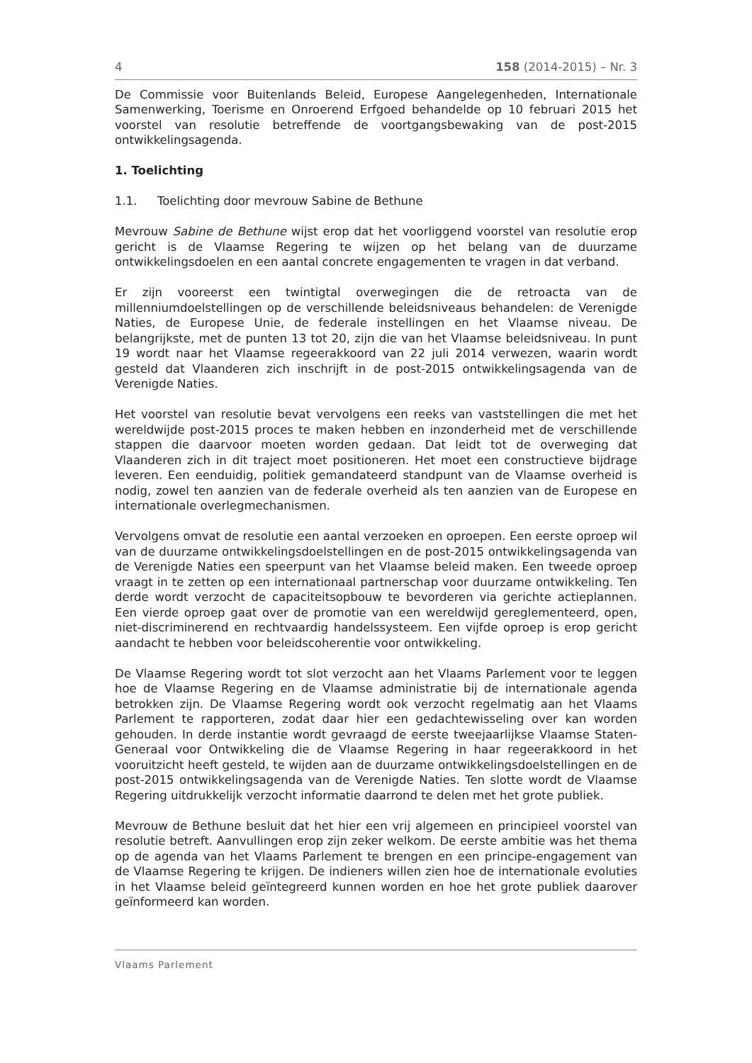4 158 (2014-2015) – Nr. 3
De Commissie voor Buitenlands Beleid, Europese Aangelegenheden, Internationale Samenwerking, Toerisme en Onroerend Erfgoed behandelde op 10 februari 2015 het voorstel van resolutie betreffende de voortgangsbewaking van de post-2015 ontwikkelingsagenda.
1. Toelichting
1.1. Toelichting door mevrouw Sabine de Bethune
Mevrouw Sabine de Bethune wijst erop dat het voorliggend voorstel van resolutie erop gericht is de Vlaamse Regering te wijzen op het belang van de duurzame ontwikkelingsdoelen en een aantal concrete engagementen te vragen in dat verband.
Er zijn vooreerst een twintigtal overwegingen die de retroacta van de millenniumdoelstellingen op de verschillende beleidsniveaus behandelen: de Verenigde Naties, de Europese Unie, de federale instellingen en het Vlaamse niveau. De belangrijkste, met de punten 13 tot 20, zijn die van het Vlaamse beleidsniveau. In punt 19 wordt naar het Vlaamse regeerakkoord van 22 juli 2014 verwezen, waarin wordt gesteld dat Vlaanderen zich inschrijft in de post-2015 ontwikkelingsagenda van de Verenigde Naties.
Het voorstel van resolutie bevat vervolgens een reeks van vaststellingen die met het wereldwijde post-2015 proces te maken hebben en inzonderheid met de verschillende stappen die daarvoor moeten worden gedaan. Dat leidt tot de overweging dat Vlaanderen zich in dit traject moet positioneren. Het moet een constructieve bijdrage leveren. Een eenduidig, politiek gemandateerd standpunt van de Vlaamse overheid is nodig, zowel ten aanzien van de federale overheid als ten aanzien van de Europese en internationale overlegmechanismen.
Vervolgens omvat de resolutie een aantal verzoeken en oproepen. Een eerste oproep wil van de duurzame ontwikkelingsdoelstellingen en de post-2015 ontwikkelingsagenda van de Verenigde Naties een speerpunt van het Vlaamse beleid maken. Een tweede oproep vraagt in te zetten op een internationaal partnerschap voor duurzame ontwikkeling. Ten derde wordt verzocht de capaciteitsopbouw te bevorderen via gerichte actieplannen. Een vierde oproep gaat over de promotie van een wereldwijd gereglementeerd, open, niet-discriminerend en rechtvaardig handelssysteem. Een vijfde oproep is erop gericht aandacht te hebben voor beleidscoherentie voor ontwikkeling.
De Vlaamse Regering wordt tot slot verzocht aan het Vlaams Parlement voor te leggen hoe de Vlaamse Regering en de Vlaamse administratie bij de internationale agenda betrokken zijn. De Vlaamse Regering wordt ook verzocht regelmatig aan het Vlaams Parlement te rapporteren, zodat daar hier een gedachtewisseling over kan worden gehouden. In derde instantie wordt gevraagd de eerste tweejaarlijkse Vlaamse Staten-Generaal voor Ontwikkeling die de Vlaamse Regering in haar regeerakkoord in het vooruitzicht heeft gesteld, te wijden aan de duurzame ontwikkelingsdoelstellingen en de post-2015 ontwikkelingsagenda van de Verenigde Naties. Ten slotte wordt de Vlaamse Regering uitdrukkelijk verzocht informatie daarrond te delen met het grote publiek.
Mevrouw de Bethune besluit dat het hier een vrij algemeen en principieel voorstel van resolutie betreft. Aanvullingen erop zijn zeker welkom. De eerste ambitie was het thema op de agenda van het Vlaams Parlement te brengen en een principe-engagement van de Vlaamse Regering te krijgen. De indieners willen zien hoe de internationale evoluties in het Vlaamse beleid geïntegreerd kunnen worden en hoe het grote publiek daarover geïnformeerd kan worden.
Vlaams Parlement